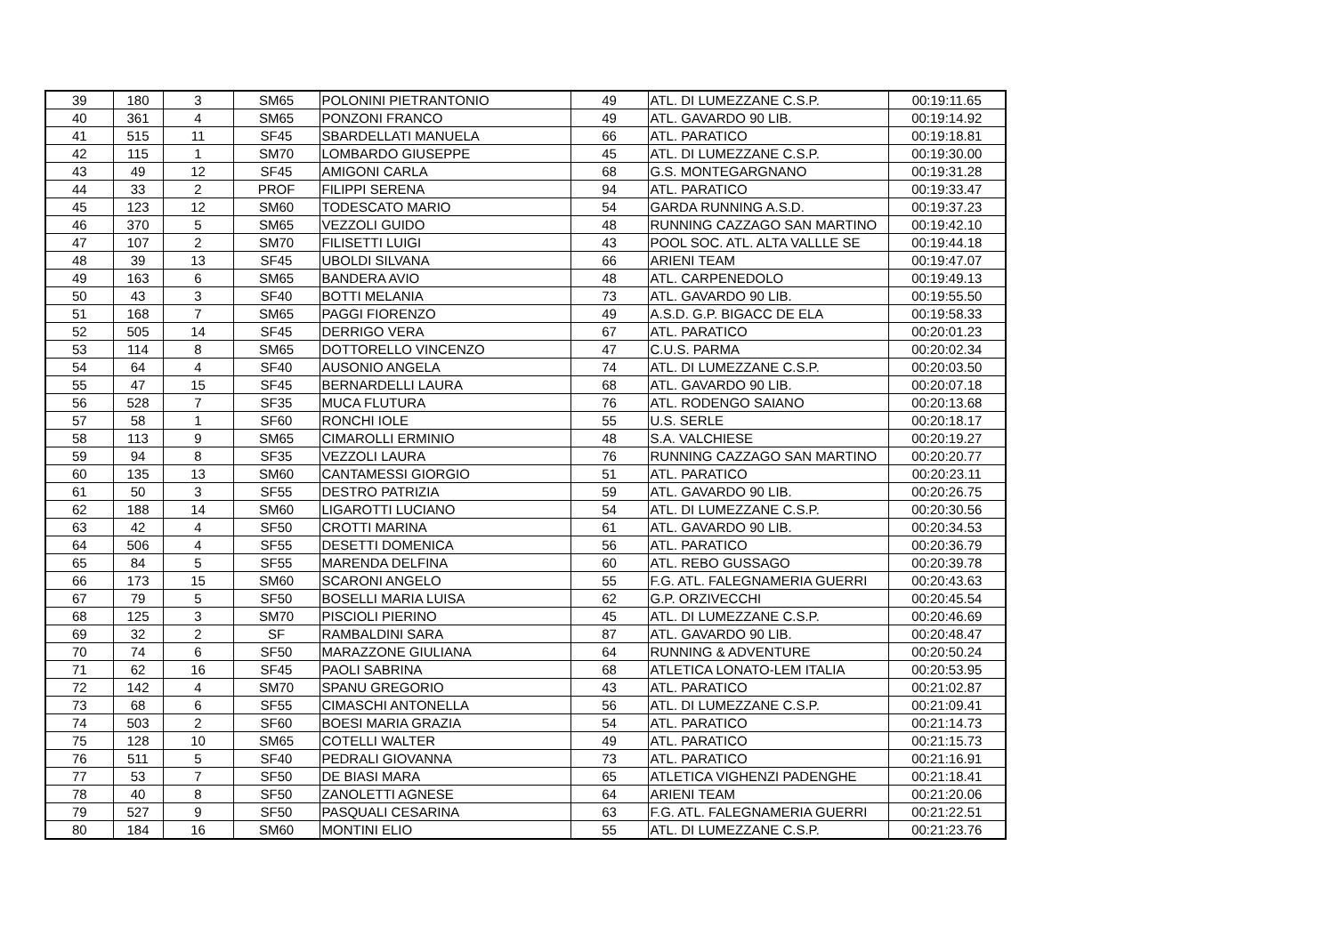| 39 | 180 | 3 | SM65 | POLONINI PIETRANTONIO | 49 | ATL. DI LUMEZZANE C.S.P. | 00:19:11.65 |
| 40 | 361 | 4 | SM65 | PONZONI FRANCO | 49 | ATL. GAVARDO 90 LIB. | 00:19:14.92 |
| 41 | 515 | 11 | SF45 | SBARDELLATI MANUELA | 66 | ATL. PARATICO | 00:19:18.81 |
| 42 | 115 | 1 | SM70 | LOMBARDO GIUSEPPE | 45 | ATL. DI LUMEZZANE C.S.P. | 00:19:30.00 |
| 43 | 49 | 12 | SF45 | AMIGONI CARLA | 68 | G.S. MONTEGARGNANO | 00:19:31.28 |
| 44 | 33 | 2 | PROF | FILIPPI SERENA | 94 | ATL. PARATICO | 00:19:33.47 |
| 45 | 123 | 12 | SM60 | TODESCATO MARIO | 54 | GARDA RUNNING A.S.D. | 00:19:37.23 |
| 46 | 370 | 5 | SM65 | VEZZOLI GUIDO | 48 | RUNNING CAZZAGO SAN MARTINO | 00:19:42.10 |
| 47 | 107 | 2 | SM70 | FILISETTI LUIGI | 43 | POOL SOC. ATL. ALTA VALLLE SE | 00:19:44.18 |
| 48 | 39 | 13 | SF45 | UBOLDI SILVANA | 66 | ARIENI TEAM | 00:19:47.07 |
| 49 | 163 | 6 | SM65 | BANDERA AVIO | 48 | ATL. CARPENEDOLO | 00:19:49.13 |
| 50 | 43 | 3 | SF40 | BOTTI MELANIA | 73 | ATL. GAVARDO 90 LIB. | 00:19:55.50 |
| 51 | 168 | 7 | SM65 | PAGGI FIORENZO | 49 | A.S.D. G.P. BIGACC DE ELA | 00:19:58.33 |
| 52 | 505 | 14 | SF45 | DERRIGO VERA | 67 | ATL. PARATICO | 00:20:01.23 |
| 53 | 114 | 8 | SM65 | DOTTORELLO VINCENZO | 47 | C.U.S. PARMA | 00:20:02.34 |
| 54 | 64 | 4 | SF40 | AUSONIO ANGELA | 74 | ATL. DI LUMEZZANE C.S.P. | 00:20:03.50 |
| 55 | 47 | 15 | SF45 | BERNARDELLI LAURA | 68 | ATL. GAVARDO 90 LIB. | 00:20:07.18 |
| 56 | 528 | 7 | SF35 | MUCA FLUTURA | 76 | ATL. RODENGO SAIANO | 00:20:13.68 |
| 57 | 58 | 1 | SF60 | RONCHI IOLE | 55 | U.S. SERLE | 00:20:18.17 |
| 58 | 113 | 9 | SM65 | CIMAROLLI ERMINIO | 48 | S.A. VALCHIESE | 00:20:19.27 |
| 59 | 94 | 8 | SF35 | VEZZOLI LAURA | 76 | RUNNING CAZZAGO SAN MARTINO | 00:20:20.77 |
| 60 | 135 | 13 | SM60 | CANTAMESSI GIORGIO | 51 | ATL. PARATICO | 00:20:23.11 |
| 61 | 50 | 3 | SF55 | DESTRO PATRIZIA | 59 | ATL. GAVARDO 90 LIB. | 00:20:26.75 |
| 62 | 188 | 14 | SM60 | LIGAROTTI LUCIANO | 54 | ATL. DI LUMEZZANE C.S.P. | 00:20:30.56 |
| 63 | 42 | 4 | SF50 | CROTTI MARINA | 61 | ATL. GAVARDO 90 LIB. | 00:20:34.53 |
| 64 | 506 | 4 | SF55 | DESETTI DOMENICA | 56 | ATL. PARATICO | 00:20:36.79 |
| 65 | 84 | 5 | SF55 | MARENDA DELFINA | 60 | ATL. REBO GUSSAGO | 00:20:39.78 |
| 66 | 173 | 15 | SM60 | SCARONI ANGELO | 55 | F.G. ATL. FALEGNAMERIA GUERRI | 00:20:43.63 |
| 67 | 79 | 5 | SF50 | BOSELLI MARIA LUISA | 62 | G.P. ORZIVECCHI | 00:20:45.54 |
| 68 | 125 | 3 | SM70 | PISCIOLI PIERINO | 45 | ATL. DI LUMEZZANE C.S.P. | 00:20:46.69 |
| 69 | 32 | 2 | SF | RAMBALDINI SARA | 87 | ATL. GAVARDO 90 LIB. | 00:20:48.47 |
| 70 | 74 | 6 | SF50 | MARAZZONE GIULIANA | 64 | RUNNING & ADVENTURE | 00:20:50.24 |
| 71 | 62 | 16 | SF45 | PAOLI SABRINA | 68 | ATLETICA LONATO-LEM ITALIA | 00:20:53.95 |
| 72 | 142 | 4 | SM70 | SPANU GREGORIO | 43 | ATL. PARATICO | 00:21:02.87 |
| 73 | 68 | 6 | SF55 | CIMASCHI ANTONELLA | 56 | ATL. DI LUMEZZANE C.S.P. | 00:21:09.41 |
| 74 | 503 | 2 | SF60 | BOESI MARIA GRAZIA | 54 | ATL. PARATICO | 00:21:14.73 |
| 75 | 128 | 10 | SM65 | COTELLI WALTER | 49 | ATL. PARATICO | 00:21:15.73 |
| 76 | 511 | 5 | SF40 | PEDRALI GIOVANNA | 73 | ATL. PARATICO | 00:21:16.91 |
| 77 | 53 | 7 | SF50 | DE BIASI MARA | 65 | ATLETICA VIGHENZI PADENGHE | 00:21:18.41 |
| 78 | 40 | 8 | SF50 | ZANOLETTI AGNESE | 64 | ARIENI TEAM | 00:21:20.06 |
| 79 | 527 | 9 | SF50 | PASQUALI CESARINA | 63 | F.G. ATL. FALEGNAMERIA GUERRI | 00:21:22.51 |
| 80 | 184 | 16 | SM60 | MONTINI ELIO | 55 | ATL. DI LUMEZZANE C.S.P. | 00:21:23.76 |